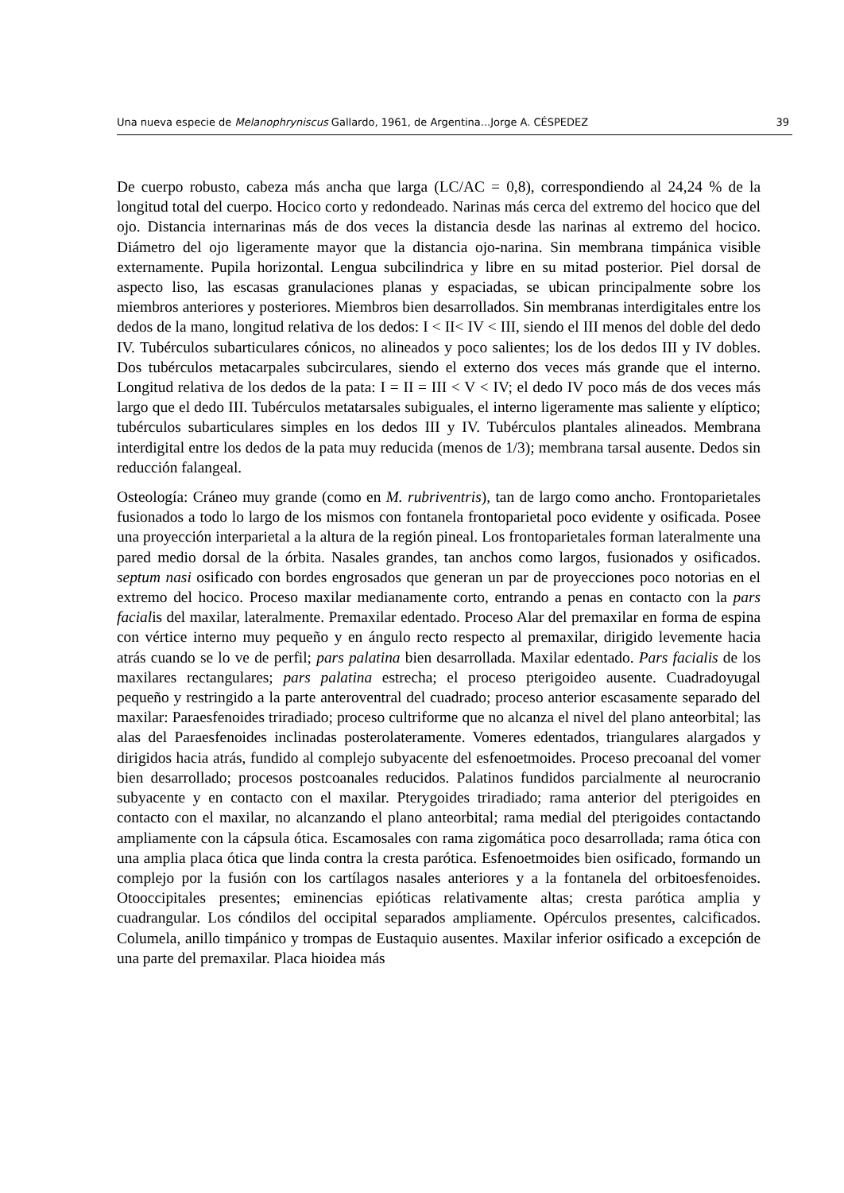Una nueva especie de Melanophryniscus Gallardo, 1961, de Argentina...Jorge A. CÉSPEDEZ 39
De cuerpo robusto, cabeza más ancha que larga (LC/AC = 0,8), correspondiendo al 24,24 % de la longitud total del cuerpo. Hocico corto y redondeado. Narinas más cerca del extremo del hocico que del ojo. Distancia internarinas más de dos veces la distancia desde las narinas al extremo del hocico. Diámetro del ojo ligeramente mayor que la distancia ojo-narina. Sin membrana timpánica visible externamente. Pupila horizontal. Lengua subcilindrica y libre en su mitad posterior. Piel dorsal de aspecto liso, las escasas granulaciones planas y espaciadas, se ubican principalmente sobre los miembros anteriores y posteriores. Miembros bien desarrollados. Sin membranas interdigitales entre los dedos de la mano, longitud relativa de los dedos: I < II< IV < III, siendo el III menos del doble del dedo IV. Tubérculos subarticulares cónicos, no alineados y poco salientes; los de los dedos III y IV dobles. Dos tubérculos metacarpales subcirculares, siendo el externo dos veces más grande que el interno. Longitud relativa de los dedos de la pata: I = II = III < V < IV; el dedo IV poco más de dos veces más largo que el dedo III. Tubérculos metatarsales subiguales, el interno ligeramente mas saliente y elíptico; tubérculos subarticulares simples en los dedos III y IV. Tubérculos plantales alineados. Membrana interdigital entre los dedos de la pata muy reducida (menos de 1/3); membrana tarsal ausente. Dedos sin reducción falangeal.
Osteología: Cráneo muy grande (como en M. rubriventris), tan de largo como ancho. Frontoparietales fusionados a todo lo largo de los mismos con fontanela frontoparietal poco evidente y osificada. Posee una proyección interparietal a la altura de la región pineal. Los frontoparietales forman lateralmente una pared medio dorsal de la órbita. Nasales grandes, tan anchos como largos, fusionados y osificados. septum nasi osificado con bordes engrosados que generan un par de proyecciones poco notorias en el extremo del hocico. Proceso maxilar medianamente corto, entrando a penas en contacto con la pars facialis del maxilar, lateralmente. Premaxilar edentado. Proceso Alar del premaxilar en forma de espina con vértice interno muy pequeño y en ángulo recto respecto al premaxilar, dirigido levemente hacia atrás cuando se lo ve de perfil; pars palatina bien desarrollada. Maxilar edentado. Pars facialis de los maxilares rectangulares; pars palatina estrecha; el proceso pterigoideo ausente. Cuadradoyugal pequeño y restringido a la parte anteroventral del cuadrado; proceso anterior escasamente separado del maxilar: Paraesfenoides triradiado; proceso cultriforme que no alcanza el nivel del plano anteorbital; las alas del Paraesfenoides inclinadas posterolateramente. Vomeres edentados, triangulares alargados y dirigidos hacia atrás, fundido al complejo subyacente del esfenoetmoides. Proceso precoanal del vomer bien desarrollado; procesos postcoanales reducidos. Palatinos fundidos parcialmente al neurocranio subyacente y en contacto con el maxilar. Pterygoides triradiado; rama anterior del pterigoides en contacto con el maxilar, no alcanzando el plano anteorbital; rama medial del pterigoides contactando ampliamente con la cápsula ótica. Escamosales con rama zigomática poco desarrollada; rama ótica con una amplia placa ótica que linda contra la cresta parótica. Esfenoetmoides bien osificado, formando un complejo por la fusión con los cartílagos nasales anteriores y a la fontanela del orbitoesfenoides. Otooccipitales presentes; eminencias epióticas relativamente altas; cresta parótica amplia y cuadrangular. Los cóndilos del occipital separados ampliamente. Opérculos presentes, calcificados. Columela, anillo timpánico y trompas de Eustaquio ausentes. Maxilar inferior osificado a excepción de una parte del premaxilar. Placa hioidea más